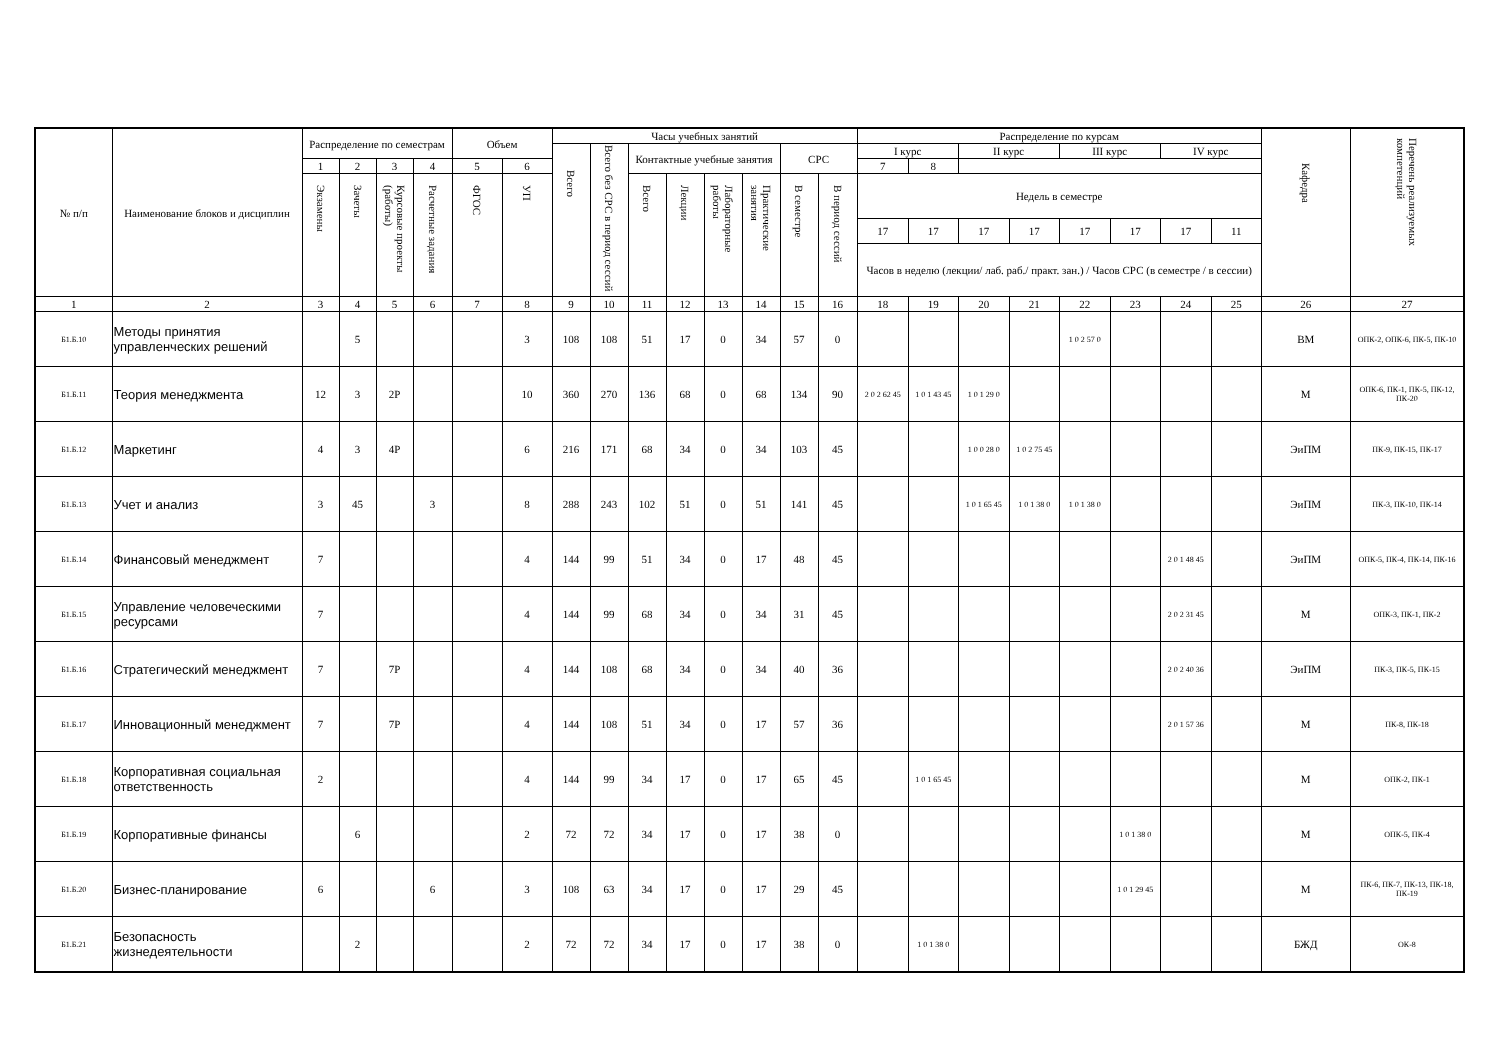| № п/п | Наименование блоков и дисциплин | Распределение по семестрам | | | | Объем | | Часы учебных занятий | | | | | | | | Распределение по курсам | | | | | | | | Кафедра | Перечень реализуемых компетенций |
| --- | --- | --- | --- | --- | --- | --- | --- | --- | --- | --- | --- | --- | --- | --- | --- | --- | --- | --- | --- | --- | --- | --- | --- | --- | --- |
| | | | | | | | | Всего | Всего без СРС в период сессий | Контактные учебные занятия | | | | СРС | | I курс | | II курс | | III курс | | IV курс | | | |
| | | 1 | 2 | 3 | 4 | 5 | 6 | | | | | | | | | 7 | 8 | | | | | | | | |
| | | Экзамены | Зачеты | Курсовые проекты (работы) | Расчетные задания | ФГОС | УП | | | Всего | Лекции | Лабораторные работы | Практические занятия | В семестре | В период сессий | Недель в семестре | | | | | | | | | |
| | | | | | | | | | | | | | | | | 17 | 17 | 17 | 17 | 17 | 17 | 17 | 11 | | |
| | | | | | | | | | | | | | | | | Часов в неделю (лекции/ лаб. раб./ практ. зан.) / Часов СРС (в семестре / в сессии) | | | | | | | | | |
| 1 | 2 | 3 | 4 | 5 | 6 | 7 | 8 | 9 | 10 | 11 | 12 | 13 | 14 | 15 | 16 | 18 | 19 | 20 | 21 | 22 | 23 | 24 | 25 | 26 | 27 |
| Б1.Б.10 | Методы принятия управленческих решений | | 5 | | | | 3 | 108 | 108 | 51 | 17 | 0 | 34 | 57 | 0 | | | | | 1 0 2 57 0 | | | | ВМ | ОПК-2, ОПК-6, ПК-5, ПК-10 |
| Б1.Б.11 | Теория менеджмента | 12 | 3 | 2Р | | | 10 | 360 | 270 | 136 | 68 | 0 | 68 | 134 | 90 | 2 0 2 62 45 | 1 0 1 43 45 | 1 0 1 29 0 | | | | | | М | ОПК-6, ПК-1, ПК-5, ПК-12, ПК-20 |
| Б1.Б.12 | Маркетинг | 4 | 3 | 4Р | | | 6 | 216 | 171 | 68 | 34 | 0 | 34 | 103 | 45 | | | 1 0 0 28 0 | 1 0 2 75 45 | | | | | ЭиПМ | ПК-9, ПК-15, ПК-17 |
| Б1.Б.13 | Учет и анализ | 3 | 45 | | 3 | | 8 | 288 | 243 | 102 | 51 | 0 | 51 | 141 | 45 | | | 1 0 1 65 45 | 1 0 1 38 0 | 1 0 1 38 0 | | | | ЭиПМ | ПК-3, ПК-10, ПК-14 |
| Б1.Б.14 | Финансовый менеджмент | 7 | | | | | 4 | 144 | 99 | 51 | 34 | 0 | 17 | 48 | 45 | | | | | | | 2 0 1 48 45 | | ЭиПМ | ОПК-5, ПК-4, ПК-14, ПК-16 |
| Б1.Б.15 | Управление человеческими ресурсами | 7 | | | | | 4 | 144 | 99 | 68 | 34 | 0 | 34 | 31 | 45 | | | | | | | 2 0 2 31 45 | | М | ОПК-3, ПК-1, ПК-2 |
| Б1.Б.16 | Стратегический менеджмент | 7 | | 7Р | | | 4 | 144 | 108 | 68 | 34 | 0 | 34 | 40 | 36 | | | | | | | 2 0 2 40 36 | | ЭиПМ | ПК-3, ПК-5, ПК-15 |
| Б1.Б.17 | Инновационный менеджмент | 7 | | 7Р | | | 4 | 144 | 108 | 51 | 34 | 0 | 17 | 57 | 36 | | | | | | | 2 0 1 57 36 | | М | ПК-8, ПК-18 |
| Б1.Б.18 | Корпоративная социальная ответственность | 2 | | | | | 4 | 144 | 99 | 34 | 17 | 0 | 17 | 65 | 45 | | 1 0 1 65 45 | | | | | | | М | ОПК-2, ПК-1 |
| Б1.Б.19 | Корпоративные финансы | | 6 | | | | 2 | 72 | 72 | 34 | 17 | 0 | 17 | 38 | 0 | | | | | | 1 0 1 38 0 | | | М | ОПК-5, ПК-4 |
| Б1.Б.20 | Бизнес-планирование | 6 | | | 6 | | 3 | 108 | 63 | 34 | 17 | 0 | 17 | 29 | 45 | | | | | | 1 0 1 29 45 | | | М | ПК-6, ПК-7, ПК-13, ПК-18, ПК-19 |
| Б1.Б.21 | Безопасность жизнедеятельности | | 2 | | | | 2 | 72 | 72 | 34 | 17 | 0 | 17 | 38 | 0 | | 1 0 1 38 0 | | | | | | | БЖД | ОК-8 |